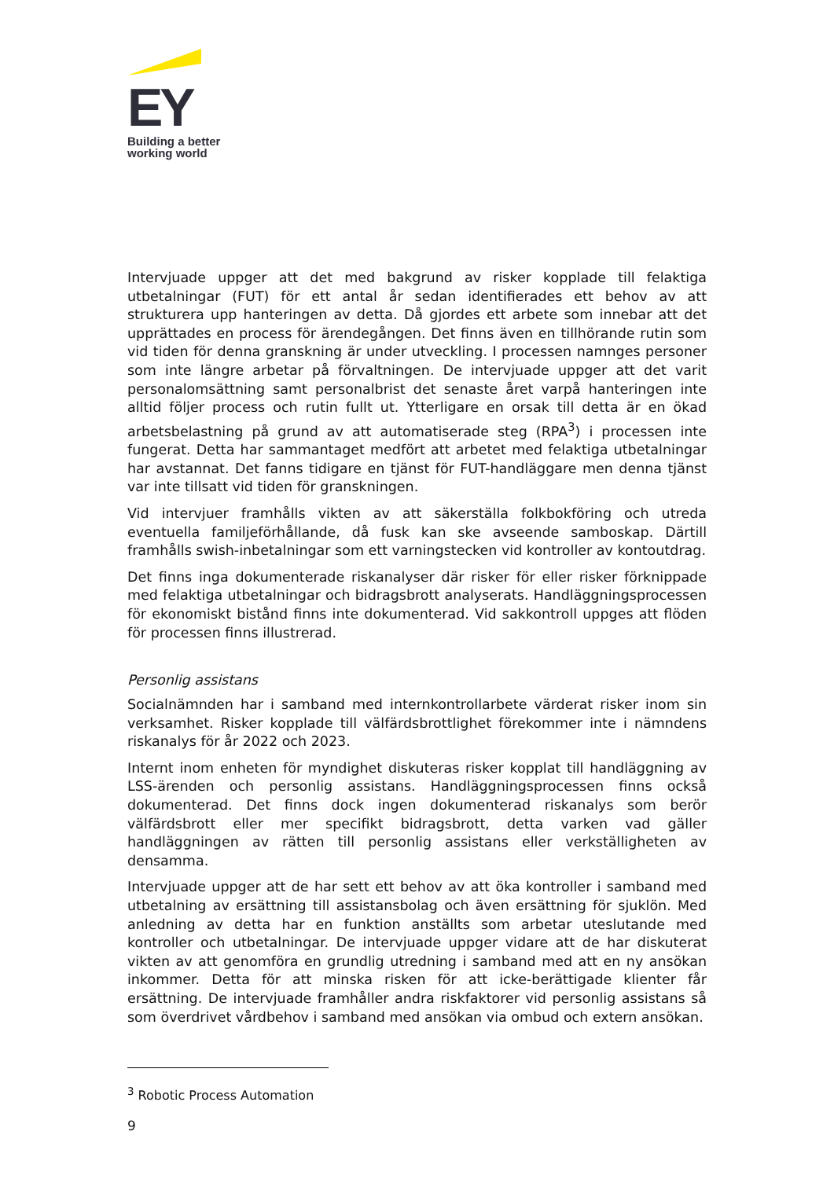EY
Building a better
working world
Intervjuade uppger att det med bakgrund av risker kopplade till felaktiga utbetalningar (FUT) för ett antal år sedan identifierades ett behov av att strukturera upp hanteringen av detta. Då gjordes ett arbete som innebar att det upprättades en process för ärendegången. Det finns även en tillhörande rutin som vid tiden för denna granskning är under utveckling. I processen namnges personer som inte längre arbetar på förvaltningen. De intervjuade uppger att det varit personalomsättning samt personalbrist det senaste året varpå hanteringen inte alltid följer process och rutin fullt ut. Ytterligare en orsak till detta är en ökad arbetsbelastning på grund av att automatiserade steg (RPA<sup>3</sup>) i processen inte fungerat. Detta har sammantaget medfört att arbetet med felaktiga utbetalningar har avstannat. Det fanns tidigare en tjänst för FUT-handläggare men denna tjänst var inte tillsatt vid tiden för granskningen.
Vid intervjuer framhålls vikten av att säkerställa folkbokföring och utreda eventuella familjeförhållande, då fusk kan ske avseende samboskap. Därtill framhålls swish-inbetalningar som ett varningstecken vid kontroller av kontoutdrag.
Det finns inga dokumenterade riskanalyser där risker för eller risker förknippade med felaktiga utbetalningar och bidragsbrott analyserats. Handläggningsprocessen för ekonomiskt bistånd finns inte dokumenterad. Vid sakkontroll uppges att flöden för processen finns illustrerad.
Personlig assistans
Socialnämnden har i samband med internkontrollarbete värderat risker inom sin verksamhet. Risker kopplade till välfärdsbrottlighet förekommer inte i nämndens riskanalys för år 2022 och 2023.
Internt inom enheten för myndighet diskuteras risker kopplat till handläggning av LSS-ärenden och personlig assistans. Handläggningsprocessen finns också dokumenterad. Det finns dock ingen dokumenterad riskanalys som berör välfärdsbrott eller mer specifikt bidragsbrott, detta varken vad gäller handläggningen av rätten till personlig assistans eller verkställigheten av densamma.
Intervjuade uppger att de har sett ett behov av att öka kontroller i samband med utbetalning av ersättning till assistansbolag och även ersättning för sjuklön. Med anledning av detta har en funktion anställts som arbetar uteslutande med kontroller och utbetalningar. De intervjuade uppger vidare att de har diskuterat vikten av att genomföra en grundlig utredning i samband med att en ny ansökan inkommer. Detta för att minska risken för att icke-berättigade klienter får ersättning. De intervjuade framhåller andra riskfaktorer vid personlig assistans så som överdrivet vårdbehov i samband med ansökan via ombud och extern ansökan.
<sup>3</sup> Robotic Process Automation
9